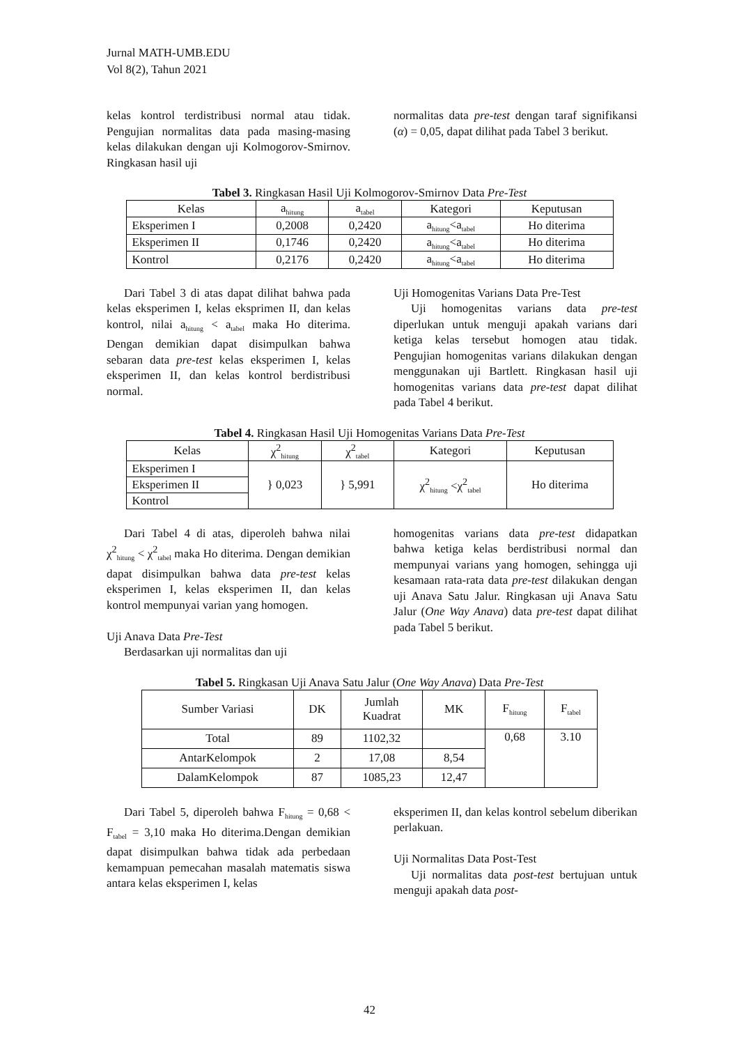Jurnal MATH-UMB.EDU
Vol 8(2), Tahun 2021
kelas kontrol terdistribusi normal atau tidak. Pengujian normalitas data pada masing-masing kelas dilakukan dengan uji Kolmogorov-Smirnov. Ringkasan hasil uji
normalitas data pre-test dengan taraf signifikansi (α) = 0,05, dapat dilihat pada Tabel 3 berikut.
Tabel 3. Ringkasan Hasil Uji Kolmogorov-Smirnov Data Pre-Test
| Kelas | a<sub>hitung</sub> | a<sub>tabel</sub> | Kategori | Keputusan |
| --- | --- | --- | --- | --- |
| Eksperimen I | 0,2008 | 0,2420 | a<sub>hitung</sub><a<sub>tabel</sub> | Ho diterima |
| Eksperimen II | 0,1746 | 0,2420 | a<sub>hitung</sub><a<sub>tabel</sub> | Ho diterima |
| Kontrol | 0,2176 | 0,2420 | a<sub>hitung</sub><a<sub>tabel</sub> | Ho diterima |
Dari Tabel 3 di atas dapat dilihat bahwa pada kelas eksperimen I, kelas eksprimen II, dan kelas kontrol, nilai a<sub>hitung</sub> < a<sub>tabel</sub> maka Ho diterima. Dengan demikian dapat disimpulkan bahwa sebaran data pre-test kelas eksperimen I, kelas eksperimen II, dan kelas kontrol berdistribusi normal.
Uji Homogenitas Varians Data Pre-Test
Uji homogenitas varians data pre-test diperlukan untuk menguji apakah varians dari ketiga kelas tersebut homogen atau tidak. Pengujian homogenitas varians dilakukan dengan menggunakan uji Bartlett. Ringkasan hasil uji homogenitas varians data pre-test dapat dilihat pada Tabel 4 berikut.
Tabel 4. Ringkasan Hasil Uji Homogenitas Varians Data Pre-Test
| Kelas | χ<sup>2</sup><sub>hitung</sub> | χ<sup>2</sup><sub>tabel</sub> | Kategori | Keputusan |
| --- | --- | --- | --- | --- |
| Eksperimen I | } 0,023 | } 5,991 | χ<sup>2</sup><sub>hitung</sub> <χ<sup>2</sup><sub>tabel</sub> | Ho diterima |
| Eksperimen II | | | | |
| Kontrol | | | | |
Dari Tabel 4 di atas, diperoleh bahwa nilai χ<sup>2</sup><sub>hitung</sub> < χ<sup>2</sup><sub>tabel</sub> maka Ho diterima. Dengan demikian dapat disimpulkan bahwa data pre-test kelas eksperimen I, kelas eksperimen II, dan kelas kontrol mempunyai varian yang homogen.
Uji Anava Data Pre-Test
Berdasarkan uji normalitas dan uji
homogenitas varians data pre-test didapatkan bahwa ketiga kelas berdistribusi normal dan mempunyai varians yang homogen, sehingga uji kesamaan rata-rata data pre-test dilakukan dengan uji Anava Satu Jalur. Ringkasan uji Anava Satu Jalur (One Way Anava) data pre-test dapat dilihat pada Tabel 5 berikut.
Tabel 5. Ringkasan Uji Anava Satu Jalur (One Way Anava) Data Pre-Test
| Sumber Variasi | DK | Jumlah Kuadrat | MK | F<sub>hitung</sub> | F<sub>tabel</sub> |
| --- | --- | --- | --- | --- | --- |
| Total | 89 | 1102,32 | | 0,68 | 3.10 |
| AntarKelompok | 2 | 17,08 | 8,54 | | |
| DalamKelompok | 87 | 1085,23 | 12,47 | | |
Dari Tabel 5, diperoleh bahwa F<sub>hitung</sub> = 0,68 < F<sub>tabel</sub> = 3,10 maka Ho diterima.Dengan demikian dapat disimpulkan bahwa tidak ada perbedaan kemampuan pemecahan masalah matematis siswa antara kelas eksperimen I, kelas
eksperimen II, dan kelas kontrol sebelum diberikan perlakuan.
Uji Normalitas Data Post-Test
Uji normalitas data post-test bertujuan untuk menguji apakah data post-
42